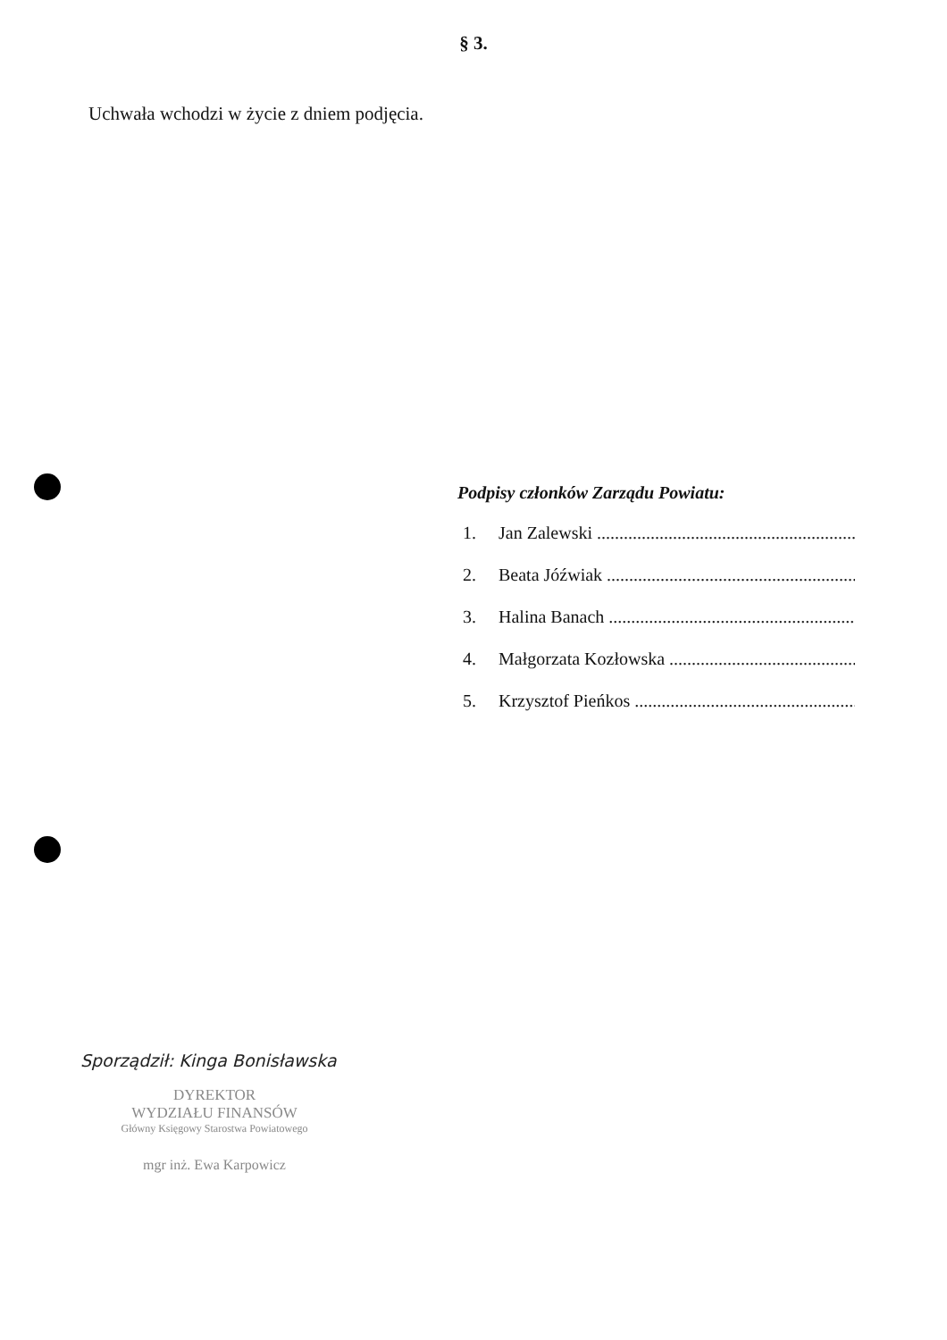§ 3.
Uchwała wchodzi w życie z dniem podjęcia.
Podpisy członków Zarządu Powiatu:
1. Jan Zalewski ......................................................................
2. Beata Jóźwiak ....................................................................
3. Halina Banach ....................................................................
4. Małgorzata Kozłowska .......................................................
5. Krzysztof Pieńkos ..............................................................
Sporządził: Kinga Bonisławska
DYREKTOR
WYDZIAŁU FINANSÓW
Główny Księgowy Starostwa Powiatowego
mgr inż. Ewa Karpowicz